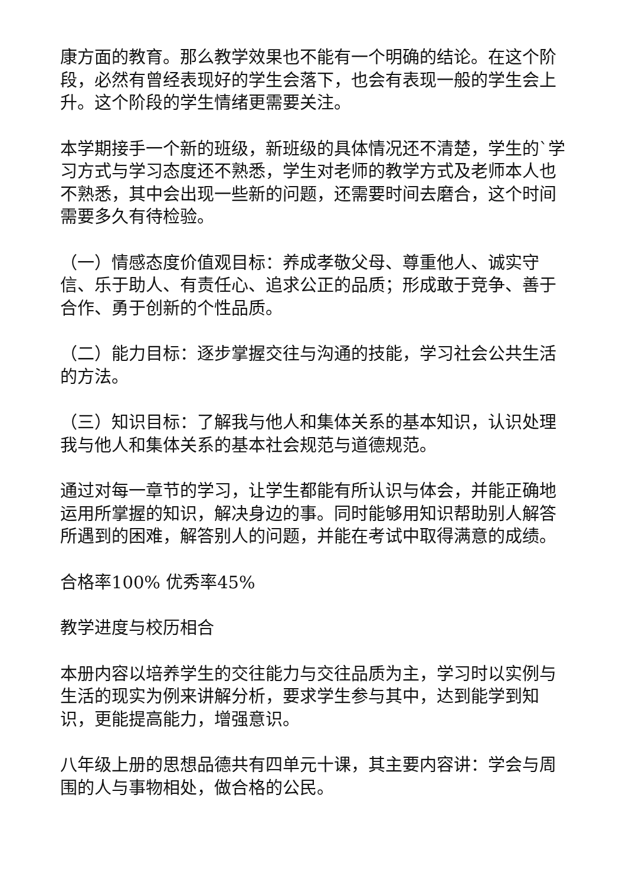康方面的教育。那么教学效果也不能有一个明确的结论。在这个阶段，必然有曾经表现好的学生会落下，也会有表现一般的学生会上升。这个阶段的学生情绪更需要关注。
本学期接手一个新的班级，新班级的具体情况还不清楚，学生的`学习方式与学习态度还不熟悉，学生对老师的教学方式及老师本人也不熟悉，其中会出现一些新的问题，还需要时间去磨合，这个时间需要多久有待检验。
（一）情感态度价值观目标：养成孝敬父母、尊重他人、诚实守信、乐于助人、有责任心、追求公正的品质；形成敢于竞争、善于合作、勇于创新的个性品质。
（二）能力目标：逐步掌握交往与沟通的技能，学习社会公共生活的方法。
（三）知识目标：了解我与他人和集体关系的基本知识，认识处理我与他人和集体关系的基本社会规范与道德规范。
通过对每一章节的学习，让学生都能有所认识与体会，并能正确地运用所掌握的知识，解决身边的事。同时能够用知识帮助别人解答所遇到的困难，解答别人的问题，并能在考试中取得满意的成绩。
合格率100% 优秀率45%
教学进度与校历相合
本册内容以培养学生的交往能力与交往品质为主，学习时以实例与生活的现实为例来讲解分析，要求学生参与其中，达到能学到知识，更能提高能力，增强意识。
八年级上册的思想品德共有四单元十课，其主要内容讲：学会与周围的人与事物相处，做合格的公民。